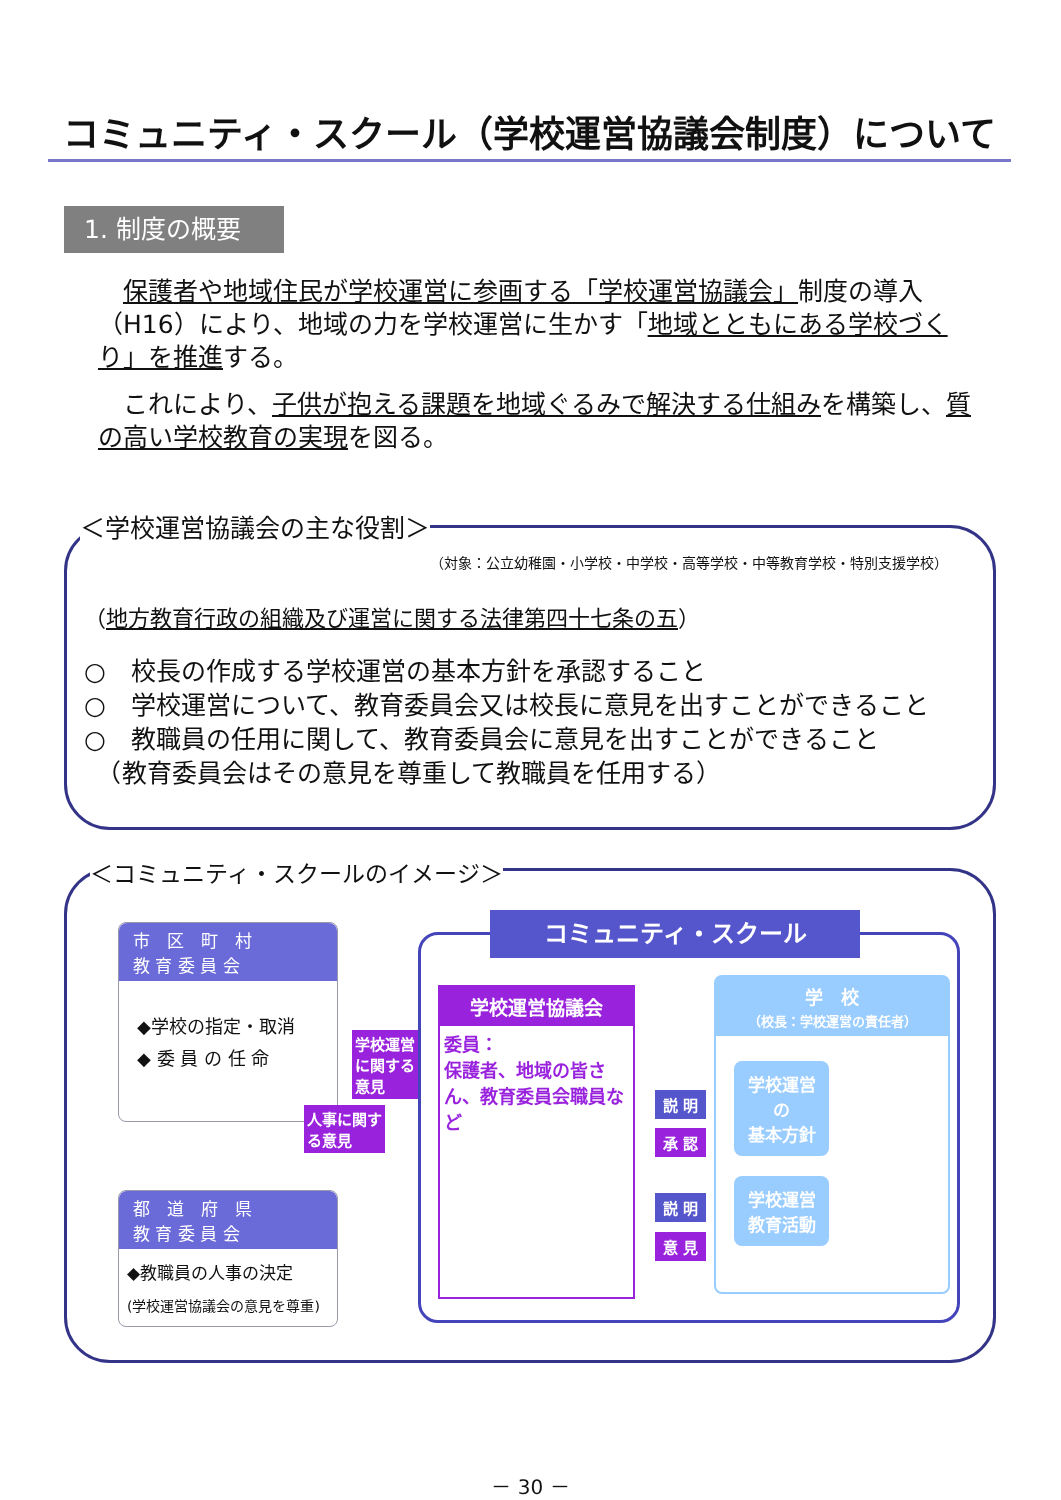コミュニティ・スクール（学校運営協議会制度）について
1. 制度の概要
　保護者や地域住民が学校運営に参画する「学校運営協議会」制度の導入（H16）により、地域の力を学校運営に生かす「地域とともにある学校づくり」を推進する。
　これにより、子供が抱える課題を地域ぐるみで解決する仕組みを構築し、質の高い学校教育の実現を図る。
＜学校運営協議会の主な役割＞
（対象：公立幼稚園・小学校・中学校・高等学校・中等教育学校・特別支援学校）
（地方教育行政の組織及び運営に関する法律第四十七条の五）
○　校長の作成する学校運営の基本方針を承認すること
○　学校運営について、教育委員会又は校長に意見を出すことができること
○　教職員の任用に関して、教育委員会に意見を出すことができること
　（教育委員会はその意見を尊重して教職員を任用する）
＜コミュニティ・スクールのイメージ＞
市　区　町　村
教 育 委 員 会
◆学校の指定・取消
◆ 委 員 の 任 命
都　道　府　県
教 育 委 員 会
◆教職員の人事の決定
(学校運営協議会の意見を尊重)
コミュニティ・スクール
学校運営協議会
委員：
保護者、地域の皆さん、教育委員会職員など
学　校
（校長：学校運営の責任者）
学校運営
の
基本方針
学校運営
教育活動
学校運営
に関する
意見
人事に関す
る意見
説 明
承 認
説 明
意 見
－ 30 －